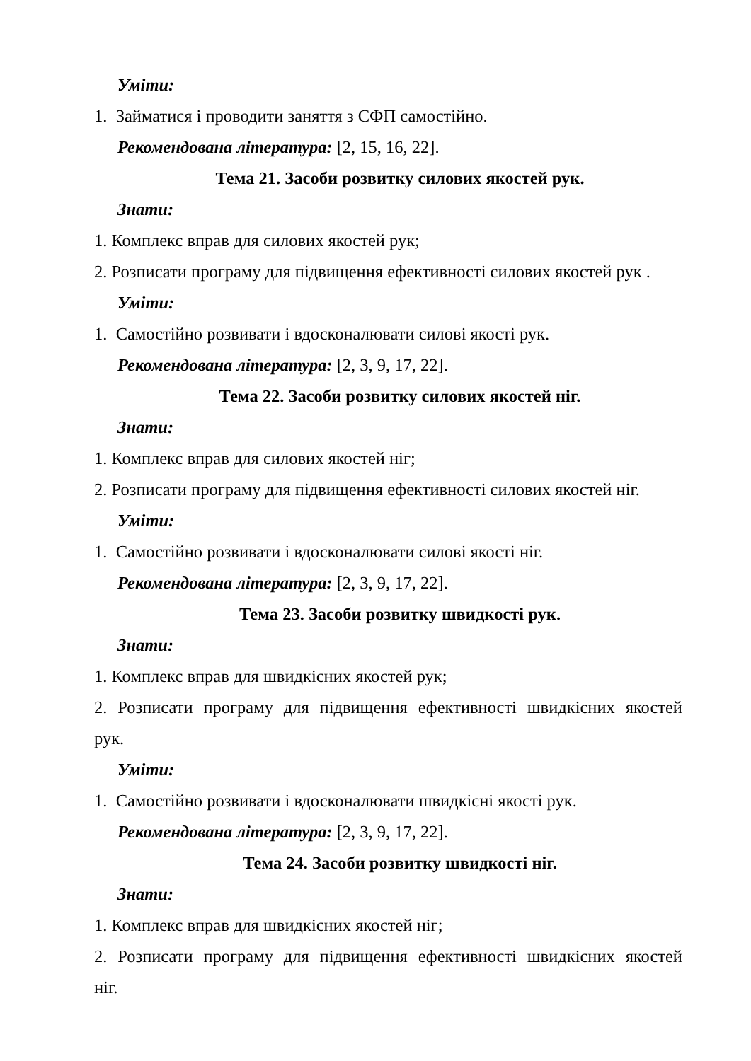Уміти:
1. Займатися і проводити заняття з СФП самостійно.
Рекомендована література: [2, 15, 16, 22].
Тема 21. Засоби розвитку силових якостей рук.
Знати:
1. Комплекс вправ для силових якостей рук;
2. Розписати програму для підвищення ефективності силових якостей рук .
Уміти:
1. Самостійно розвивати і вдосконалювати силові якості рук.
Рекомендована література: [2, 3, 9, 17, 22].
Тема 22. Засоби розвитку силових якостей ніг.
Знати:
1. Комплекс вправ для силових якостей ніг;
2. Розписати програму для підвищення ефективності силових якостей ніг.
Уміти:
1. Самостійно розвивати і вдосконалювати силові якості ніг.
Рекомендована література: [2, 3, 9, 17, 22].
Тема 23. Засоби розвитку швидкості рук.
Знати:
1. Комплекс вправ для швидкісних якостей рук;
2. Розписати програму для підвищення ефективності швидкісних якостей
рук.
Уміти:
1. Самостійно розвивати і вдосконалювати швидкісні якості рук.
Рекомендована література: [2, 3, 9, 17, 22].
Тема 24. Засоби розвитку швидкості ніг.
Знати:
1. Комплекс вправ для швидкісних якостей ніг;
2. Розписати програму для підвищення ефективності швидкісних якостей
ніг.